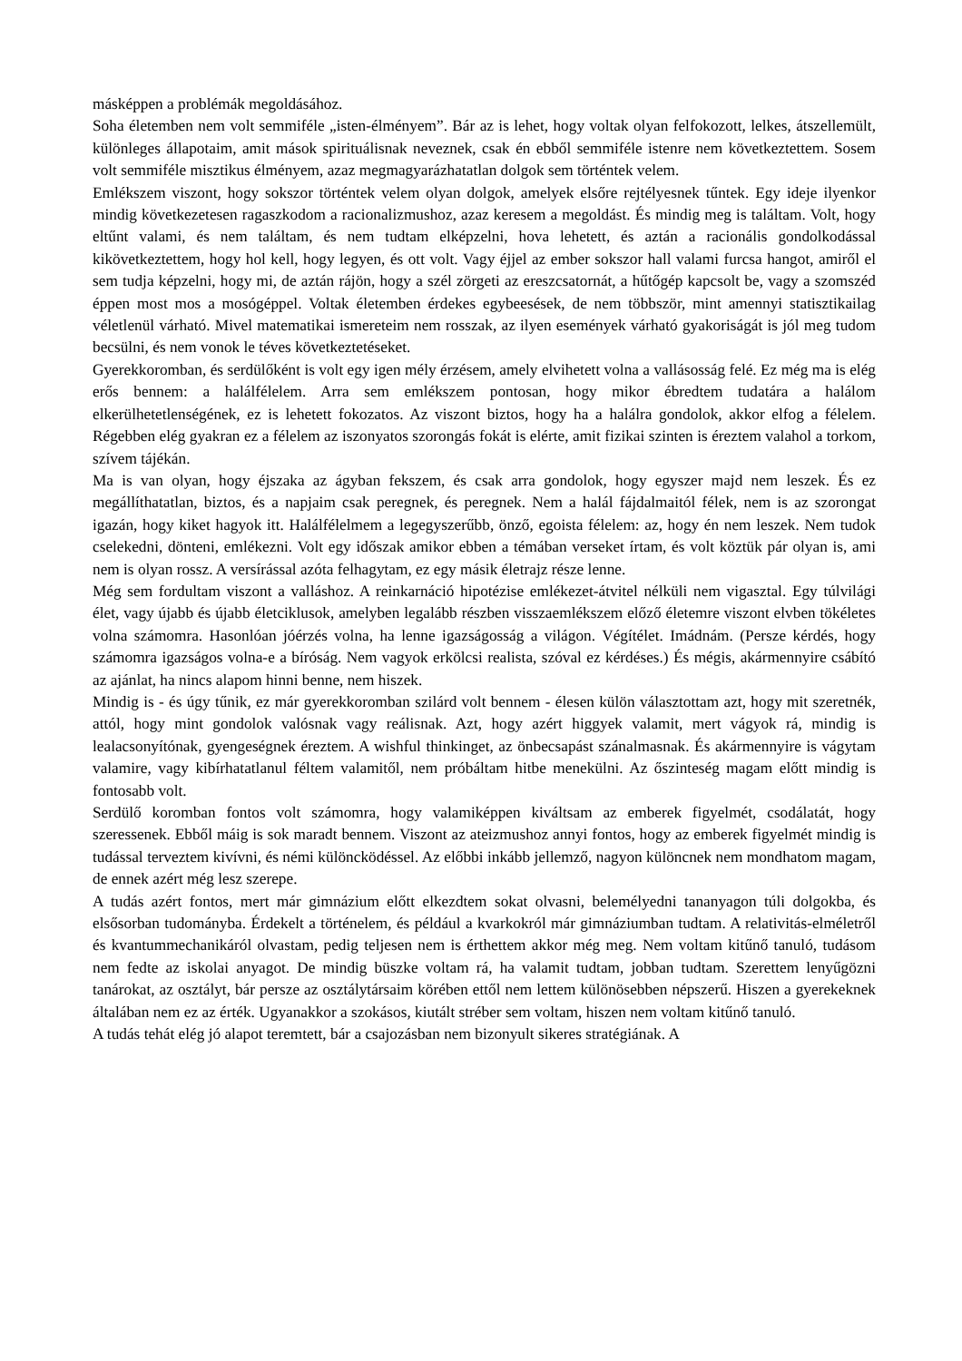másképpen a problémák megoldásához.
Soha életemben nem volt semmiféle „isten-élményem”. Bár az is lehet, hogy voltak olyan felfokozott, lelkes, átszellemült, különleges állapotaim, amit mások spirituálisnak neveznek, csak én ebből semmiféle istenre nem következtettem. Sosem volt semmiféle misztikus élményem, azaz megmagyarázhatatlan dolgok sem történtek velem.
Emlékszem viszont, hogy sokszor történtek velem olyan dolgok, amelyek elsőre rejtélyesnek tűntek. Egy ideje ilyenkor mindig következetesen ragaszkodom a racionalizmushoz, azaz keresem a megoldást. És mindig meg is találtam. Volt, hogy eltűnt valami, és nem találtam, és nem tudtam elképzelni, hova lehetett, és aztán a racionális gondolkodással kikövetkeztettem, hogy hol kell, hogy legyen, és ott volt. Vagy éjjel az ember sokszor hall valami furcsa hangot, amiről el sem tudja képzelni, hogy mi, de aztán rájön, hogy a szél zörgeti az ereszcsatornát, a hűtőgép kapcsolt be, vagy a szomszéd éppen most mos a mosógéppel. Voltak életemben érdekes egybeesések, de nem többször, mint amennyi statisztikailag véletlenül várható. Mivel matematikai ismereteim nem rosszak, az ilyen események várható gyakoriságát is jól meg tudom becsülni, és nem vonok le téves következtetéseket.
Gyerekkoromban, és serdülőként is volt egy igen mély érzésem, amely elvihetett volna a vallásosság felé. Ez még ma is elég erős bennem: a halálfélelem. Arra sem emlékszem pontosan, hogy mikor ébredtem tudatára a halálom elkerülhetetlenségének, ez is lehetett fokozatos. Az viszont biztos, hogy ha a halálra gondolok, akkor elfog a félelem. Régebben elég gyakran ez a félelem az iszonyatos szorongás fokát is elérte, amit fizikai szinten is éreztem valahol a torkom, szívem tájékán.
Ma is van olyan, hogy éjszaka az ágyban fekszem, és csak arra gondolok, hogy egyszer majd nem leszek. És ez megállíthatatlan, biztos, és a napjaim csak peregnek, és peregnek. Nem a halál fájdalmaitól félek, nem is az szorongat igazán, hogy kiket hagyok itt. Halálfélelmem a legegyszerűbb, önző, egoista félelem: az, hogy én nem leszek. Nem tudok cselekedni, dönteni, emlékezni. Volt egy időszak amikor ebben a témában verseket írtam, és volt köztük pár olyan is, ami nem is olyan rossz. A versírással azóta felhagytam, ez egy másik életrajz része lenne.
Még sem fordultam viszont a valláshoz. A reinkarnáció hipotézise emlékezet-átvitel nélküli nem vigasztal. Egy túlvilági élet, vagy újabb és újabb életciklusok, amelyben legalább részben visszaemlékszem előző életemre viszont elvben tökéletes volna számomra. Hasonlóan jóérzés volna, ha lenne igazságosság a világon. Végítélet. Imádnám. (Persze kérdés, hogy számomra igazságos volna-e a bíróság. Nem vagyok erkölcsi realista, szóval ez kérdéses.) És mégis, akármennyire csábító az ajánlat, ha nincs alapom hinni benne, nem hiszek.
Mindig is - és úgy tűnik, ez már gyerekkoromban szilárd volt bennem - élesen külön választottam azt, hogy mit szeretnék, attól, hogy mint gondolok valósnak vagy reálisnak. Azt, hogy azért higgyek valamit, mert vágyok rá, mindig is lealacsonyítónak, gyengeségnek éreztem. A wishful thinkinget, az önbecsapást szánalmasnak. És akármennyire is vágytam valamire, vagy kibírhatatlanul féltem valamitől, nem próbáltam hitbe menekülni. Az őszinteség magam előtt mindig is fontosabb volt.
Serdülő koromban fontos volt számomra, hogy valamiképpen kiváltsam az emberek figyelmét, csodálatát, hogy szeressenek. Ebből máig is sok maradt bennem. Viszont az ateizmushoz annyi fontos, hogy az emberek figyelmét mindig is tudással terveztem kivívni, és némi különcködéssel. Az előbbi inkább jellemző, nagyon különcnek nem mondhatom magam, de ennek azért még lesz szerepe.
A tudás azért fontos, mert már gimnázium előtt elkezdtem sokat olvasni, belemélyedni tananyagon túli dolgokba, és elsősorban tudományba. Érdekelt a történelem, és például a kvarkokról már gimnáziumban tudtam. A relativitás-elméletről és kvantummechanikáról olvastam, pedig teljesen nem is érthettem akkor még meg. Nem voltam kitűnő tanuló, tudásom nem fedte az iskolai anyagot. De mindig büszke voltam rá, ha valamit tudtam, jobban tudtam. Szerettem lenyűgözni tanárokat, az osztályt, bár persze az osztálytársaim körében ettől nem lettem különösebben népszerű. Hiszen a gyerekeknek általában nem ez az érték. Ugyanakkor a szokásos, kiutált stréber sem voltam, hiszen nem voltam kitűnő tanuló.
A tudás tehát elég jó alapot teremtett, bár a csajozásban nem bizonyult sikeres stratégiának. A